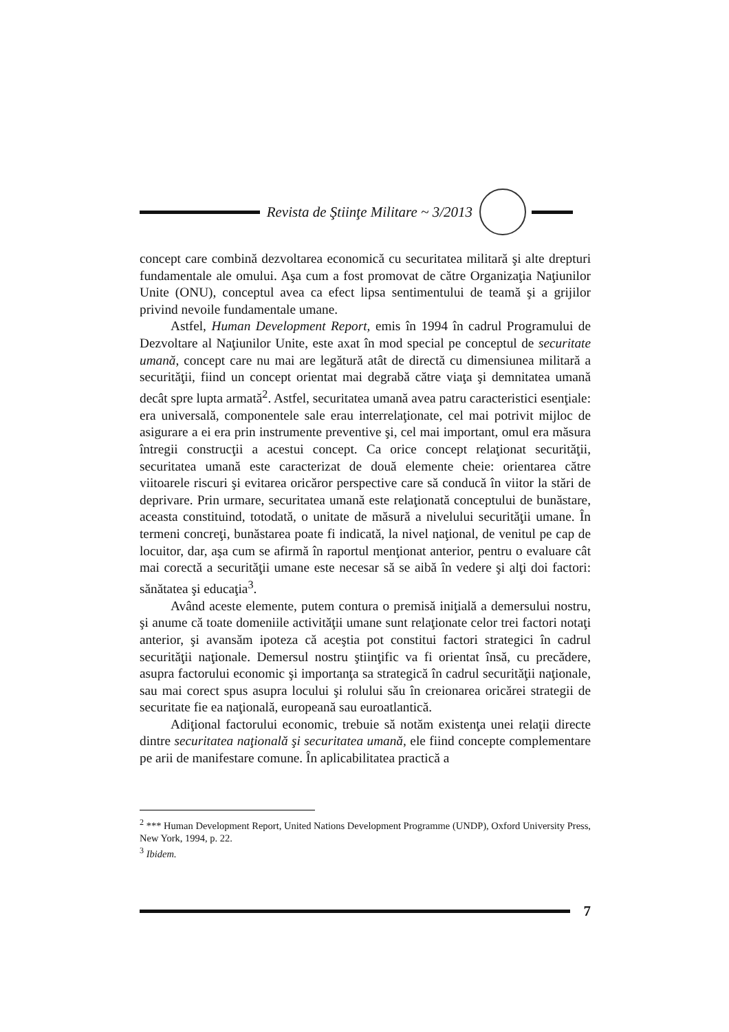Revista de Ştiinţe Militare ~ 3/2013
concept care combină dezvoltarea economică cu securitatea militară şi alte drepturi fundamentale ale omului. Aşa cum a fost promovat de către Organizaţia Naţiunilor Unite (ONU), conceptul avea ca efect lipsa sentimentului de teamă şi a grijilor privind nevoile fundamentale umane.
Astfel, Human Development Report, emis în 1994 în cadrul Programului de Dezvoltare al Naţiunilor Unite, este axat în mod special pe conceptul de securitate umană, concept care nu mai are legătură atât de directă cu dimensiunea militară a securităţii, fiind un concept orientat mai degrabă către viaţa şi demnitatea umană decât spre lupta armată<sup>2</sup>. Astfel, securitatea umană avea patru caracteristici esenţiale: era universală, componentele sale erau interrelaţionate, cel mai potrivit mijloc de asigurare a ei era prin instrumente preventive şi, cel mai important, omul era măsura întregii construcţii a acestui concept. Ca orice concept relaţionat securităţii, securitatea umană este caracterizat de două elemente cheie: orientarea către viitoarele riscuri şi evitarea oricăror perspective care să conducă în viitor la stări de deprivare. Prin urmare, securitatea umană este relaţionată conceptului de bunăstare, aceasta constituind, totodată, o unitate de măsură a nivelului securităţii umane. În termeni concreţi, bunăstarea poate fi indicată, la nivel naţional, de venitul pe cap de locuitor, dar, aşa cum se afirmă în raportul menţionat anterior, pentru o evaluare cât mai corectă a securităţii umane este necesar să se aibă în vedere şi alţi doi factori: sănătatea şi educaţia<sup>3</sup>.
Având aceste elemente, putem contura o premisă iniţială a demersului nostru, şi anume că toate domeniile activităţii umane sunt relaţionate celor trei factori notaţi anterior, şi avansăm ipoteza că aceştia pot constitui factori strategici în cadrul securităţii naţionale. Demersul nostru ştiinţific va fi orientat însă, cu precădere, asupra factorului economic şi importanţa sa strategică în cadrul securităţii naţionale, sau mai corect spus asupra locului şi rolului său în creionarea oricărei strategii de securitate fie ea naţională, europeană sau euroatlantică.
Adiţional factorului economic, trebuie să notăm existenţa unei relaţii directe dintre securitatea naţională şi securitatea umană, ele fiind concepte complementare pe arii de manifestare comune. În aplicabilitatea practică a
<sup>2</sup> *** Human Development Report, United Nations Development Programme (UNDP), Oxford University Press, New York, 1994, p. 22.
<sup>3</sup> Ibidem.
7